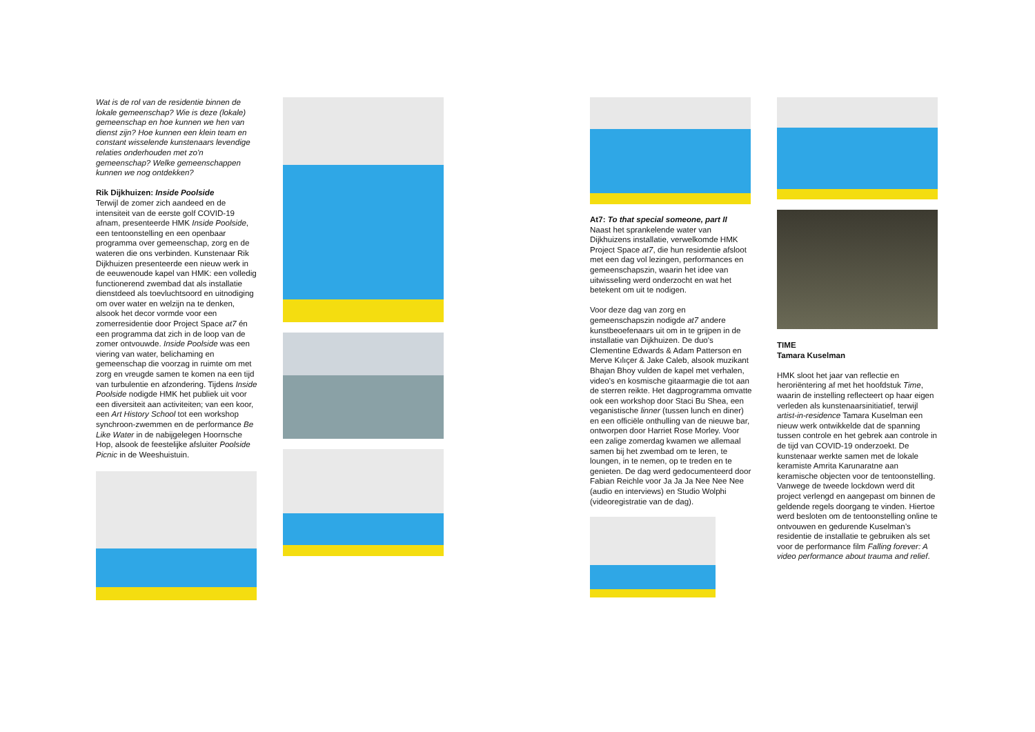Wat is de rol van de residentie binnen de lokale gemeenschap? Wie is deze (lokale) gemeenschap en hoe kunnen we hen van dienst zijn? Hoe kunnen een klein team en constant wisselende kunstenaars levendige relaties onderhouden met zo'n gemeenschap? Welke gemeenschappen kunnen we nog ontdekken?
Rik Dijkhuizen: Inside Poolside
Terwijl de zomer zich aandeed en de intensiteit van de eerste golf COVID-19 afnam, presenteerde HMK Inside Poolside, een tentoonstelling en een openbaar programma over gemeenschap, zorg en de wateren die ons verbinden. Kunstenaar Rik Dijkhuizen presenteerde een nieuw werk in de eeuwenoude kapel van HMK: een volledig functionerend zwembad dat als installatie dienstdeed als toevluchtsoord en uitnodiging om over water en welzijn na te denken, alsook het decor vormde voor een zomerresidentie door Project Space at7 én een programma dat zich in de loop van de zomer ontvouwde. Inside Poolside was een viering van water, belichaming en gemeenschap die voorzag in ruimte om met zorg en vreugde samen te komen na een tijd van turbulentie en afzondering. Tijdens Inside Poolside nodigde HMK het publiek uit voor een diversiteit aan activiteiten; van een koor, een Art History School tot een workshop synchroon-zwemmen en de performance Be Like Water in de nabijgelegen Hoornsche Hop, alsook de feestelijke afsluiter Poolside Picnic in de Weeshuistuin.
At7: To that special someone, part II
Naast het sprankelende water van Dijkhuizens installatie, verwelkomde HMK Project Space at7, die hun residentie afsloot met een dag vol lezingen, performances en gemeenschapszin, waarin het idee van uitwisseling werd onderzocht en wat het betekent om uit te nodigen.
Voor deze dag van zorg en gemeenschapszin nodigde at7 andere kunstbeoefenaars uit om in te grijpen in de installatie van Dijkhuizen. De duo's Clementine Edwards & Adam Patterson en Merve Kılıçer & Jake Caleb, alsook muzikant Bhajan Bhoy vulden de kapel met verhalen, video's en kosmische gitaarmagie die tot aan de sterren reikte. Het dagprogramma omvatte ook een workshop door Staci Bu Shea, een veganistische linner (tussen lunch en diner) en een officiële onthulling van de nieuwe bar, ontworpen door Harriet Rose Morley. Voor een zalige zomerdag kwamen we allemaal samen bij het zwembad om te leren, te loungen, in te nemen, op te treden en te genieten. De dag werd gedocumenteerd door Fabian Reichle voor Ja Ja Ja Nee Nee Nee (audio en interviews) en Studio Wolphi (videoregistratie van de dag).
TIME
Tamara Kuselman
HMK sloot het jaar van reflectie en heroriëntering af met het hoofdstuk Time, waarin de instelling reflecteert op haar eigen verleden als kunstenaarsinitiatief, terwijl artist-in-residence Tamara Kuselman een nieuw werk ontwikkelde dat de spanning tussen controle en het gebrek aan controle in de tijd van COVID-19 onderzoekt. De kunstenaar werkte samen met de lokale keramiste Amrita Karunaratne aan keramische objecten voor de tentoonstelling. Vanwege de tweede lockdown werd dit project verlengd en aangepast om binnen de geldende regels doorgang te vinden. Hiertoe werd besloten om de tentoonstelling online te ontvouwen en gedurende Kuselman’s residentie de installatie te gebruiken als set voor de performance film Falling forever: A video performance about trauma and relief.